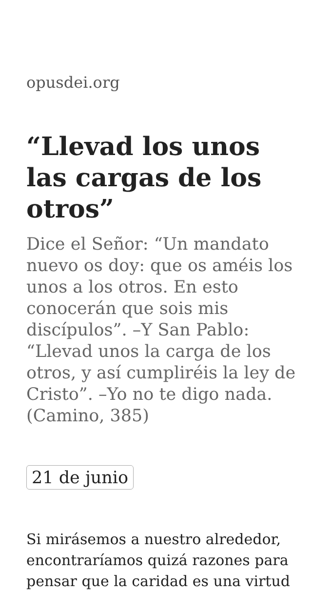opusdei.org
“Llevad los unos las cargas de los otros”
Dice el Señor: “Un mandato nuevo os doy: que os améis los unos a los otros. En esto conocerán que sois mis discípulos”. –Y San Pablo: “Llevad unos la carga de los otros, y así cumpliréis la ley de Cristo”. –Yo no te digo nada. (Camino, 385)
21 de junio
Si mirásemos a nuestro alrededor, encontraríamos quizá razones para pensar que la caridad es una virtud